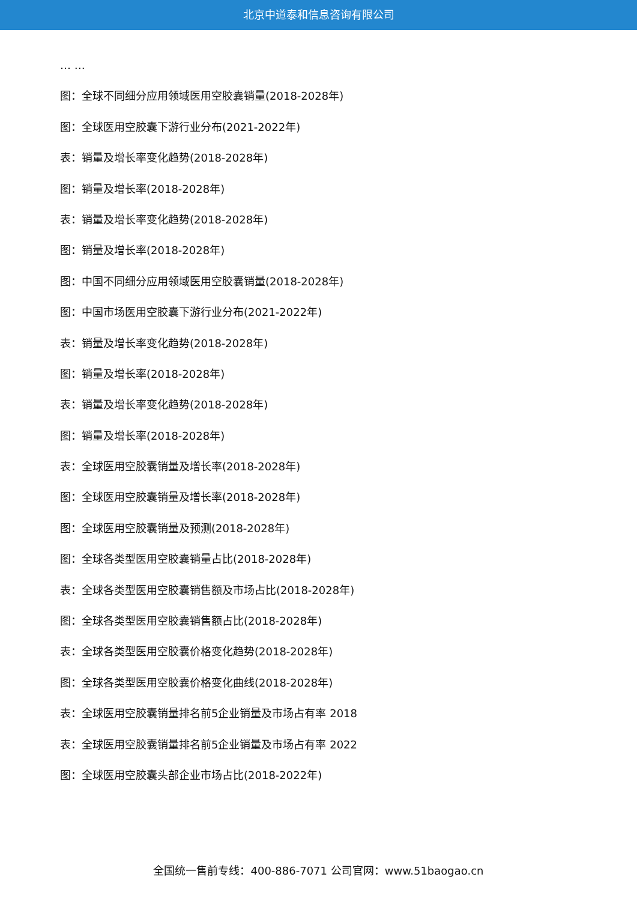北京中道泰和信息咨询有限公司
… …
图：全球不同细分应用领域医用空胶囊销量(2018-2028年)
图：全球医用空胶囊下游行业分布(2021-2022年)
表：销量及增长率变化趋势(2018-2028年)
图：销量及增长率(2018-2028年)
表：销量及增长率变化趋势(2018-2028年)
图：销量及增长率(2018-2028年)
图：中国不同细分应用领域医用空胶囊销量(2018-2028年)
图：中国市场医用空胶囊下游行业分布(2021-2022年)
表：销量及增长率变化趋势(2018-2028年)
图：销量及增长率(2018-2028年)
表：销量及增长率变化趋势(2018-2028年)
图：销量及增长率(2018-2028年)
表：全球医用空胶囊销量及增长率(2018-2028年)
图：全球医用空胶囊销量及增长率(2018-2028年)
图：全球医用空胶囊销量及预测(2018-2028年)
图：全球各类型医用空胶囊销量占比(2018-2028年)
表：全球各类型医用空胶囊销售额及市场占比(2018-2028年)
图：全球各类型医用空胶囊销售额占比(2018-2028年)
表：全球各类型医用空胶囊价格变化趋势(2018-2028年)
图：全球各类型医用空胶囊价格变化曲线(2018-2028年)
表：全球医用空胶囊销量排名前5企业销量及市场占有率 2018
表：全球医用空胶囊销量排名前5企业销量及市场占有率 2022
图：全球医用空胶囊头部企业市场占比(2018-2022年)
全国统一售前专线：400-886-7071 公司官网：www.51baogao.cn